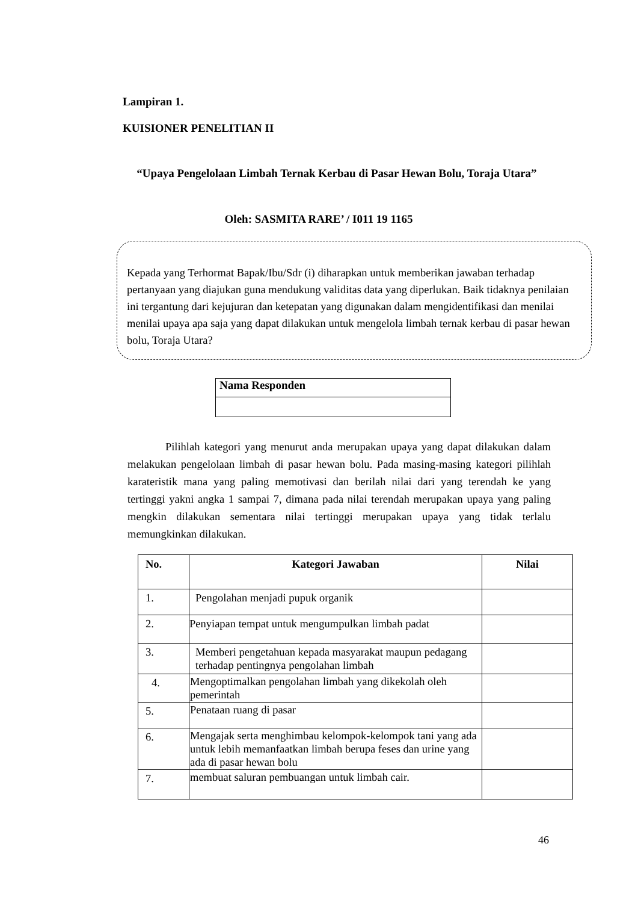Lampiran 1.
KUISIONER PENELITIAN II
“Upaya Pengelolaan Limbah Ternak Kerbau di Pasar Hewan Bolu, Toraja Utara”
Oleh: SASMITA RARE’ / I011 19 1165
Kepada yang Terhormat Bapak/Ibu/Sdr (i) diharapkan untuk memberikan jawaban terhadap pertanyaan yang diajukan guna mendukung validitas data yang diperlukan. Baik tidaknya penilaian ini tergantung dari kejujuran dan ketepatan yang digunakan dalam mengidentifikasi dan menilai menilai upaya apa saja yang dapat dilakukan untuk mengelola limbah ternak kerbau di pasar hewan bolu, Toraja Utara?
| Nama Responden |
| --- |
Pilihlah kategori yang menurut anda merupakan upaya yang dapat dilakukan dalam melakukan pengelolaan limbah di pasar hewan bolu. Pada masing-masing kategori pilihlah karateristik mana yang paling memotivasi dan berilah nilai dari yang terendah ke yang tertinggi yakni angka 1 sampai 7, dimana pada nilai terendah merupakan upaya yang paling mengkin dilakukan sementara nilai tertinggi merupakan upaya yang tidak terlalu memungkinkan dilakukan.
| No. | Kategori Jawaban | Nilai |
| --- | --- | --- |
| 1. | Pengolahan menjadi pupuk organik | |
| 2. | Penyiapan tempat untuk mengumpulkan limbah padat | |
| 3. | Memberi pengetahuan kepada masyarakat maupun pedagang terhadap pentingnya pengolahan limbah | |
| 4. | Mengoptimalkan pengolahan limbah yang dikekolah oleh pemerintah | |
| 5. | Penataan ruang di pasar | |
| 6. | Mengajak serta menghimbau kelompok-kelompok tani yang ada untuk lebih memanfaatkan limbah berupa feses dan urine yang ada di pasar hewan bolu | |
| 7. | membuat saluran pembuangan untuk limbah cair. | |
46